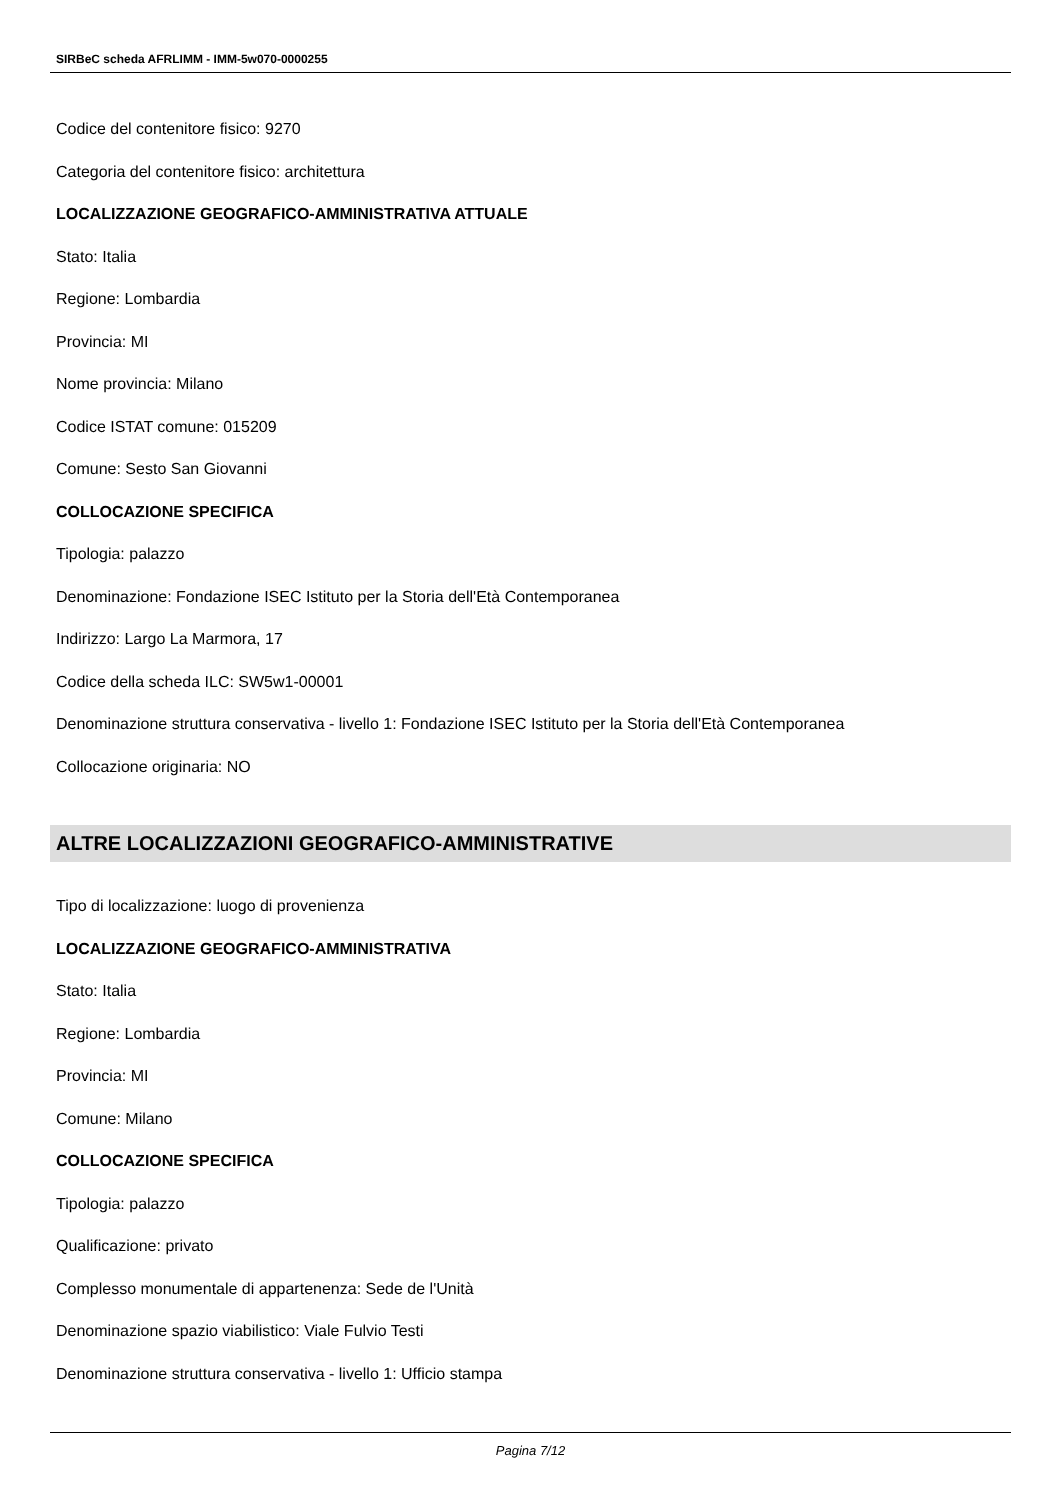SIRBeC scheda AFRLIMM - IMM-5w070-0000255
Codice del contenitore fisico: 9270
Categoria del contenitore fisico: architettura
LOCALIZZAZIONE GEOGRAFICO-AMMINISTRATIVA ATTUALE
Stato: Italia
Regione: Lombardia
Provincia: MI
Nome provincia: Milano
Codice ISTAT comune: 015209
Comune: Sesto San Giovanni
COLLOCAZIONE SPECIFICA
Tipologia: palazzo
Denominazione: Fondazione ISEC Istituto per la Storia dell'Età Contemporanea
Indirizzo: Largo La Marmora, 17
Codice della scheda ILC: SW5w1-00001
Denominazione struttura conservativa - livello 1: Fondazione ISEC Istituto per la Storia dell'Età Contemporanea
Collocazione originaria: NO
ALTRE LOCALIZZAZIONI GEOGRAFICO-AMMINISTRATIVE
Tipo di localizzazione: luogo di provenienza
LOCALIZZAZIONE GEOGRAFICO-AMMINISTRATIVA
Stato: Italia
Regione: Lombardia
Provincia: MI
Comune: Milano
COLLOCAZIONE SPECIFICA
Tipologia: palazzo
Qualificazione: privato
Complesso monumentale di appartenenza: Sede de l'Unità
Denominazione spazio viabilistico: Viale Fulvio Testi
Denominazione struttura conservativa - livello 1: Ufficio stampa
Pagina 7/12